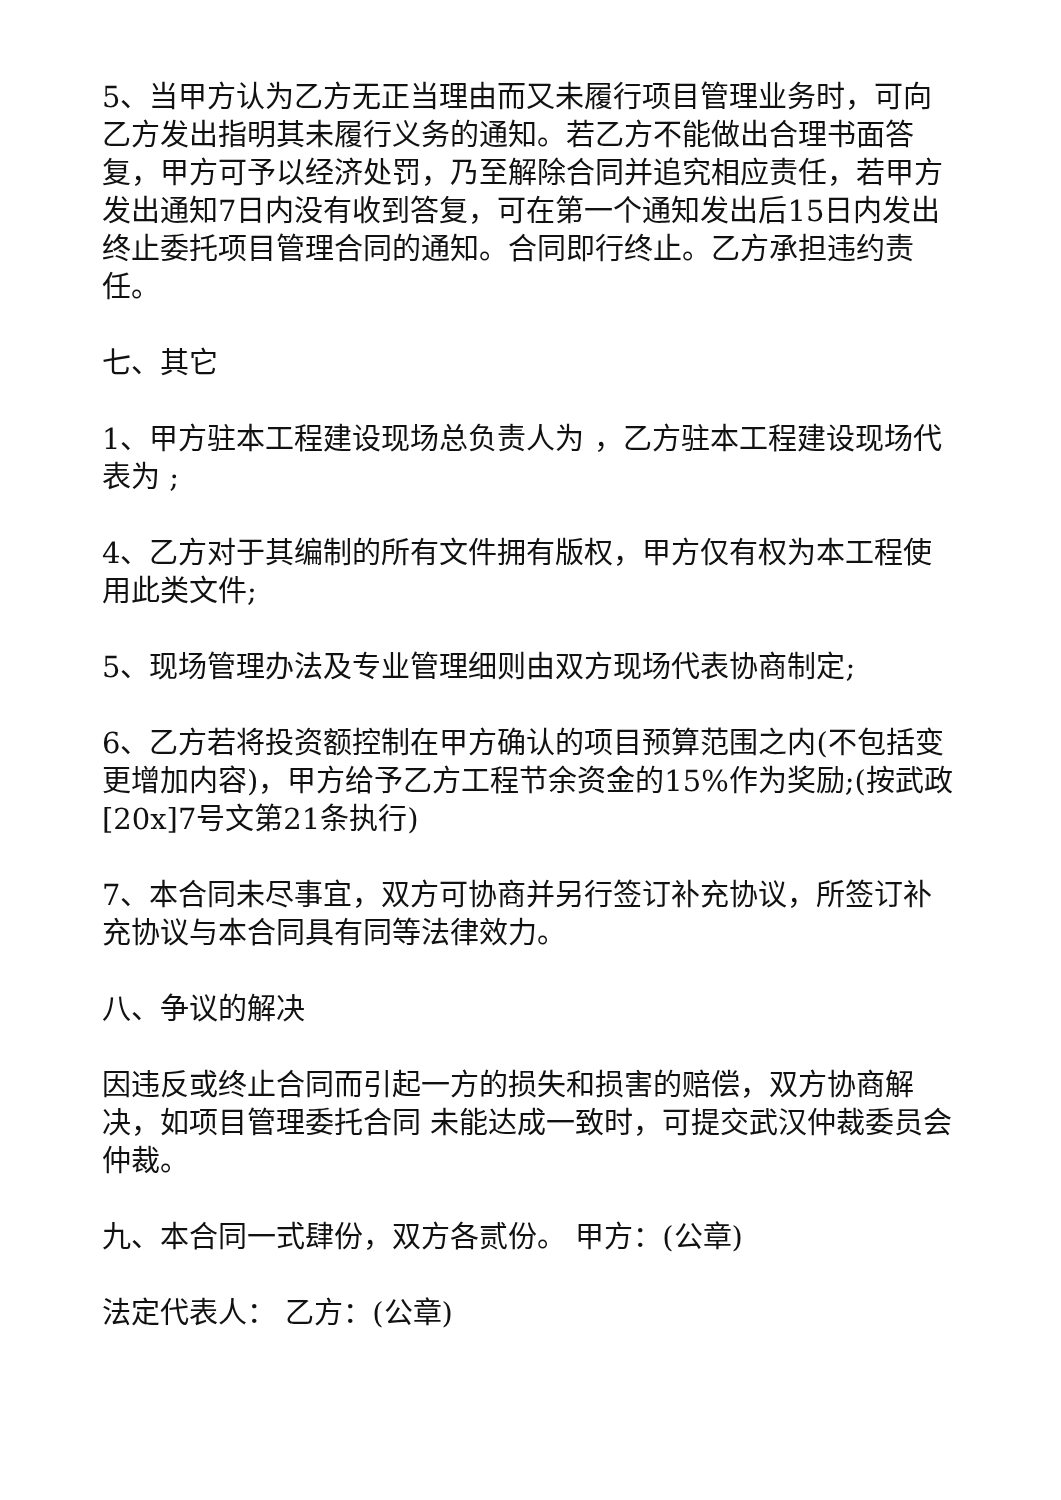5、当甲方认为乙方无正当理由而又未履行项目管理业务时，可向乙方发出指明其未履行义务的通知。若乙方不能做出合理书面答复，甲方可予以经济处罚，乃至解除合同并追究相应责任，若甲方发出通知7日内没有收到答复，可在第一个通知发出后15日内发出终止委托项目管理合同的通知。合同即行终止。乙方承担违约责任。
七、其它
1、甲方驻本工程建设现场总负责人为 ，乙方驻本工程建设现场代表为 ;
4、乙方对于其编制的所有文件拥有版权，甲方仅有权为本工程使用此类文件;
5、现场管理办法及专业管理细则由双方现场代表协商制定;
6、乙方若将投资额控制在甲方确认的项目预算范围之内(不包括变更增加内容)，甲方给予乙方工程节余资金的15%作为奖励;(按武政[20x]7号文第21条执行)
7、本合同未尽事宜，双方可协商并另行签订补充协议，所签订补充协议与本合同具有同等法律效力。
八、争议的解决
因违反或终止合同而引起一方的损失和损害的赔偿，双方协商解决，如项目管理委托合同 未能达成一致时，可提交武汉仲裁委员会仲裁。
九、本合同一式肆份，双方各贰份。 甲方：(公章)
法定代表人： 乙方：(公章)